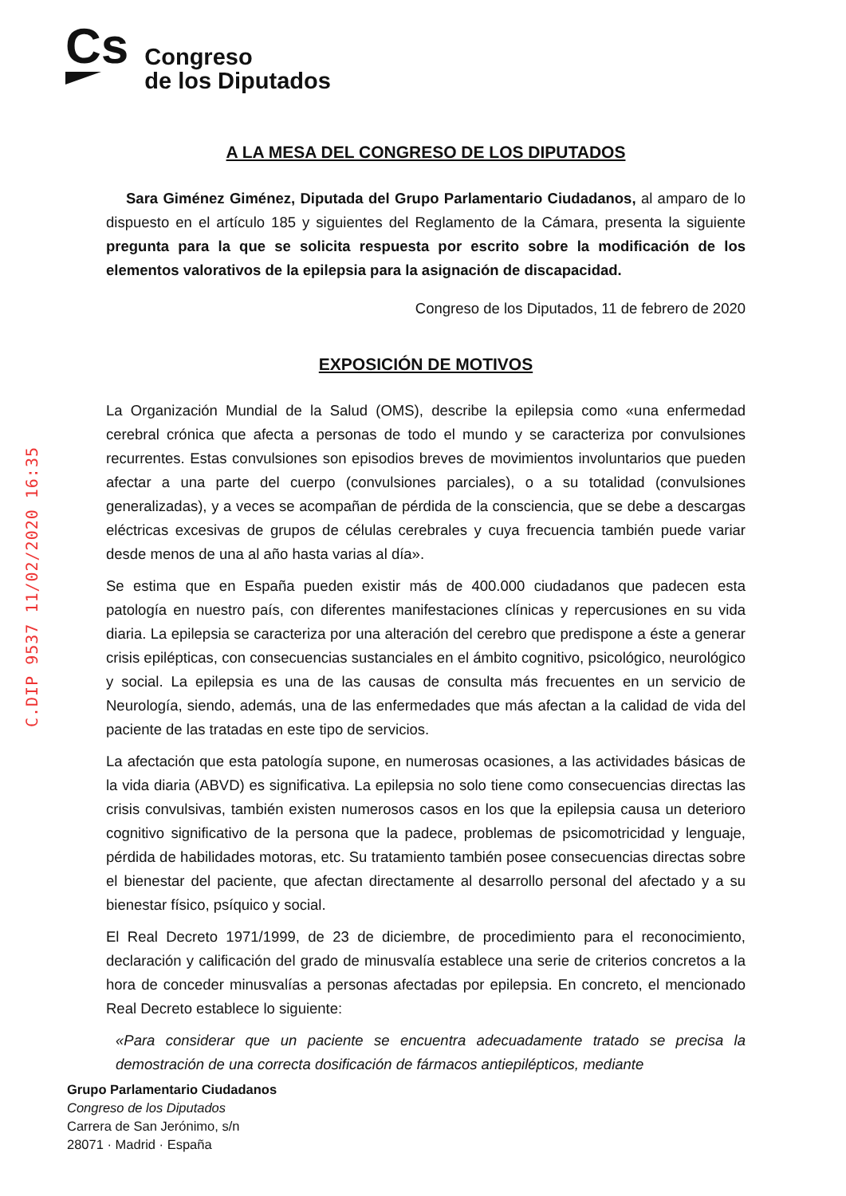Cs
Congreso
de los Diputados
C.DIP 9537 11/02/2020 16:35
A LA MESA DEL CONGRESO DE LOS DIPUTADOS
Sara Giménez Giménez, Diputada del Grupo Parlamentario Ciudadanos, al amparo de lo dispuesto en el artículo 185 y siguientes del Reglamento de la Cámara, presenta la siguiente pregunta para la que se solicita respuesta por escrito sobre la modificación de los elementos valorativos de la epilepsia para la asignación de discapacidad.
Congreso de los Diputados, 11 de febrero de 2020
EXPOSICIÓN DE MOTIVOS
La Organización Mundial de la Salud (OMS), describe la epilepsia como «una enfermedad cerebral crónica que afecta a personas de todo el mundo y se caracteriza por convulsiones recurrentes. Estas convulsiones son episodios breves de movimientos involuntarios que pueden afectar a una parte del cuerpo (convulsiones parciales), o a su totalidad (convulsiones generalizadas), y a veces se acompañan de pérdida de la consciencia, que se debe a descargas eléctricas excesivas de grupos de células cerebrales y cuya frecuencia también puede variar desde menos de una al año hasta varias al día».
Se estima que en España pueden existir más de 400.000 ciudadanos que padecen esta patología en nuestro país, con diferentes manifestaciones clínicas y repercusiones en su vida diaria. La epilepsia se caracteriza por una alteración del cerebro que predispone a éste a generar crisis epilépticas, con consecuencias sustanciales en el ámbito cognitivo, psicológico, neurológico y social. La epilepsia es una de las causas de consulta más frecuentes en un servicio de Neurología, siendo, además, una de las enfermedades que más afectan a la calidad de vida del paciente de las tratadas en este tipo de servicios.
La afectación que esta patología supone, en numerosas ocasiones, a las actividades básicas de la vida diaria (ABVD) es significativa. La epilepsia no solo tiene como consecuencias directas las crisis convulsivas, también existen numerosos casos en los que la epilepsia causa un deterioro cognitivo significativo de la persona que la padece, problemas de psicomotricidad y lenguaje, pérdida de habilidades motoras, etc. Su tratamiento también posee consecuencias directas sobre el bienestar del paciente, que afectan directamente al desarrollo personal del afectado y a su bienestar físico, psíquico y social.
El Real Decreto 1971/1999, de 23 de diciembre, de procedimiento para el reconocimiento, declaración y calificación del grado de minusvalía establece una serie de criterios concretos a la hora de conceder minusvalías a personas afectadas por epilepsia. En concreto, el mencionado Real Decreto establece lo siguiente:
«Para considerar que un paciente se encuentra adecuadamente tratado se precisa la demostración de una correcta dosificación de fármacos antiepilépticos, mediante
Grupo Parlamentario Ciudadanos
Congreso de los Diputados
Carrera de San Jerónimo, s/n
28071 · Madrid · España